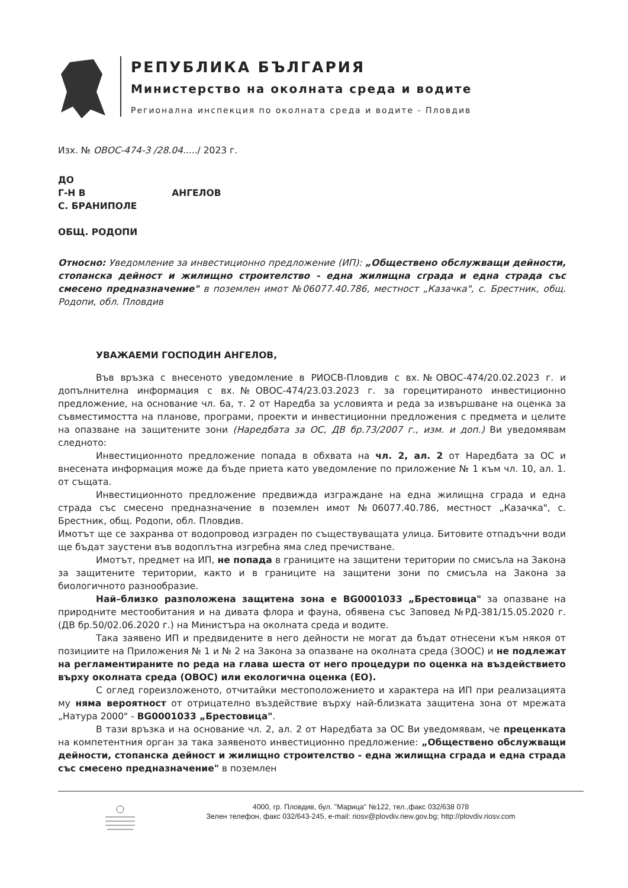РЕПУБЛИКА БЪЛГАРИЯ
Министерство на околната среда и водите
Регионална инспекция по околната среда и водите - Пловдив
Изх. № ОВОС-474-3 /28.04...../ 2023 г.
ДО
Г-Н В АНГЕЛОВ
С. БРАНИПОЛЕ
ОБЩ. РОДОПИ
Относно: Уведомление за инвестиционно предложение (ИП): „Обществено обслужващи дейности, стопанска дейност и жилищно строителство - една жилищна сграда и една страда със смесено предназначение" в поземлен имот №06077.40.786, местност „Казачка", с. Брестник, общ. Родопи, обл. Пловдив
УВАЖАЕМИ ГОСПОДИН АНГЕЛОВ,
Във връзка с внесеното уведомление в РИОСВ-Пловдив с вх.№ОВОС-474/20.02.2023 г. и допълнителна информация с вх.№ОВОС-474/23.03.2023 г. за горецитираното инвестиционно предложение, на основание чл. 6а, т. 2 от Наредба за условията и реда за извършване на оценка за съвместимостта на планове, програми, проекти и инвестиционни предложения с предмета и целите на опазване на защитените зони (Наредбата за ОС, ДВ бр.73/2007 г., изм. и доп.) Ви уведомявам следното:
Инвестиционното предложение попада в обхвата на чл. 2, ал. 2 от Наредбата за ОС и внесената информация може да бъде приета като уведомление по приложение № 1 към чл. 10, ал. 1. от същата.
Инвестиционното предложение предвижда изграждане на една жилищна сграда и една страда със смесено предназначение в поземлен имот №06077.40.786, местност „Казачка", с. Брестник, общ. Родопи, обл. Пловдив.
Имотът ще се захранва от водопровод изграден по съществуващата улица. Битовите отпадъчни води ще бъдат заустени във водоплътна изгребна яма след пречистване.
Имотът, предмет на ИП, не попада в границите на защитени територии по смисъла на Закона за защитените територии, както и в границите на защитени зони по смисъла на Закона за биологичното разнообразие.
Най–близко разположена защитена зона е BG0001033 „Брестовица" за опазване на природните местообитания и на дивата флора и фауна, обявена със Заповед №РД-381/15.05.2020 г. (ДВ бр.50/02.06.2020 г.) на Министъра на околната среда и водите.
Така заявено ИП и предвидените в него дейности не могат да бъдат отнесени към някоя от позициите на Приложения № 1 и № 2 на Закона за опазване на околната среда (ЗООС) и не подлежат на регламентираните по реда на глава шеста от него процедури по оценка на въздействието върху околната среда (ОВОС) или екологична оценка (ЕО).
С оглед гореизложеното, отчитайки местоположението и характера на ИП при реализацията му няма вероятност от отрицателно въздействие върху най-близката защитена зона от мрежата „Натура 2000" - BG0001033 „Брестовица".
В тази връзка и на основание чл. 2, ал. 2 от Наредбата за ОС Ви уведомявам, че преценката на компетентния орган за така заявеното инвестиционно предложение: „Обществено обслужващи дейности, стопанска дейност и жилищно строителство - една жилищна сграда и една страда със смесено предназначение" в поземлен
4000, гр. Пловдив, бул. "Марица" №122, тел.,факс 032/638 078
Зелен телефон, факс 032/643-245, e-mail: riosv@plovdiv.riew.gov.bg; http://plovdiv.riosv.com